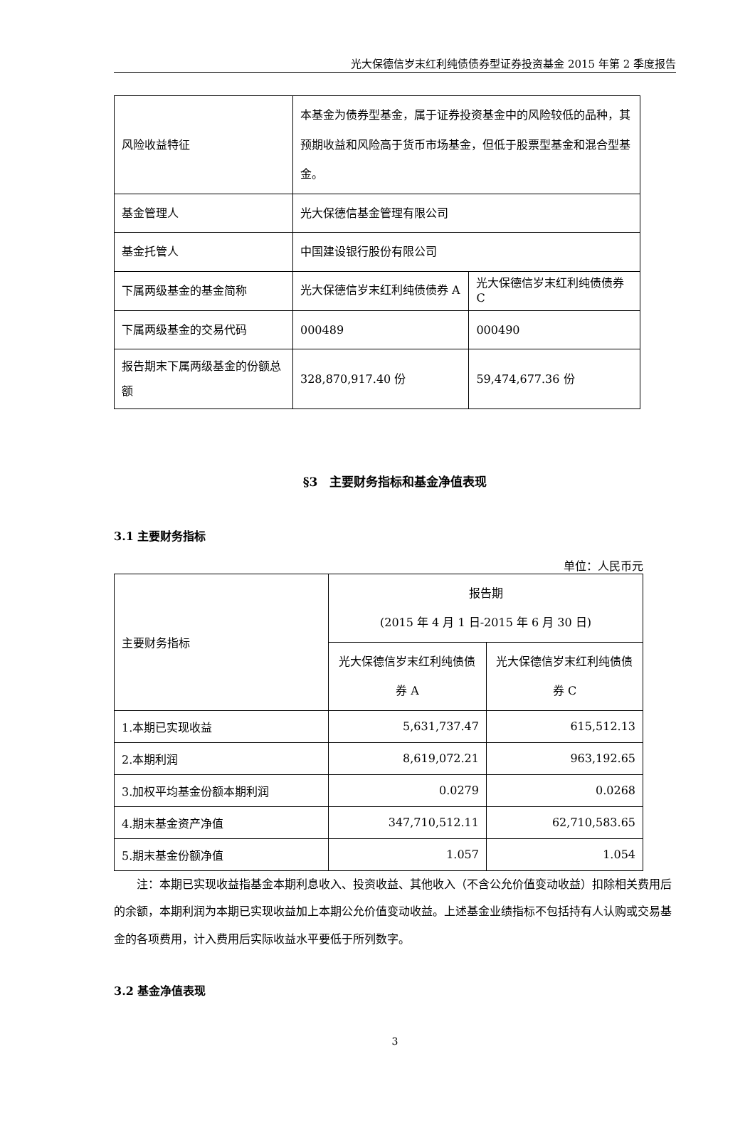光大保德信岁末红利纯债债券型证券投资基金 2015 年第 2 季度报告
| 风险收益特征 | 本基金为债券型基金，属于证券投资基金中的风险较低的品种，其预期收益和风险高于货币市场基金，但低于股票型基金和混合型基金。 | |
| 基金管理人 | 光大保德信基金管理有限公司 | |
| 基金托管人 | 中国建设银行股份有限公司 | |
| 下属两级基金的基金简称 | 光大保德信岁末红利纯债债券 A | 光大保德信岁末红利纯债债券 C |
| 下属两级基金的交易代码 | 000489 | 000490 |
| 报告期末下属两级基金的份额总额 | 328,870,917.40 份 | 59,474,677.36 份 |
§3　主要财务指标和基金净值表现
3.1 主要财务指标
单位：人民币元
| 主要财务指标 | 报告期 (2015 年 4 月 1 日-2015 年 6 月 30 日) | |
| | 光大保德信岁末红利纯债债券 A | 光大保德信岁末红利纯债债券 C |
| 1.本期已实现收益 | 5,631,737.47 | 615,512.13 |
| 2.本期利润 | 8,619,072.21 | 963,192.65 |
| 3.加权平均基金份额本期利润 | 0.0279 | 0.0268 |
| 4.期末基金资产净值 | 347,710,512.11 | 62,710,583.65 |
| 5.期末基金份额净值 | 1.057 | 1.054 |
注：本期已实现收益指基金本期利息收入、投资收益、其他收入（不含公允价值变动收益）扣除相关费用后的余额，本期利润为本期已实现收益加上本期公允价值变动收益。上述基金业绩指标不包括持有人认购或交易基金的各项费用，计入费用后实际收益水平要低于所列数字。
3.2 基金净值表现
3